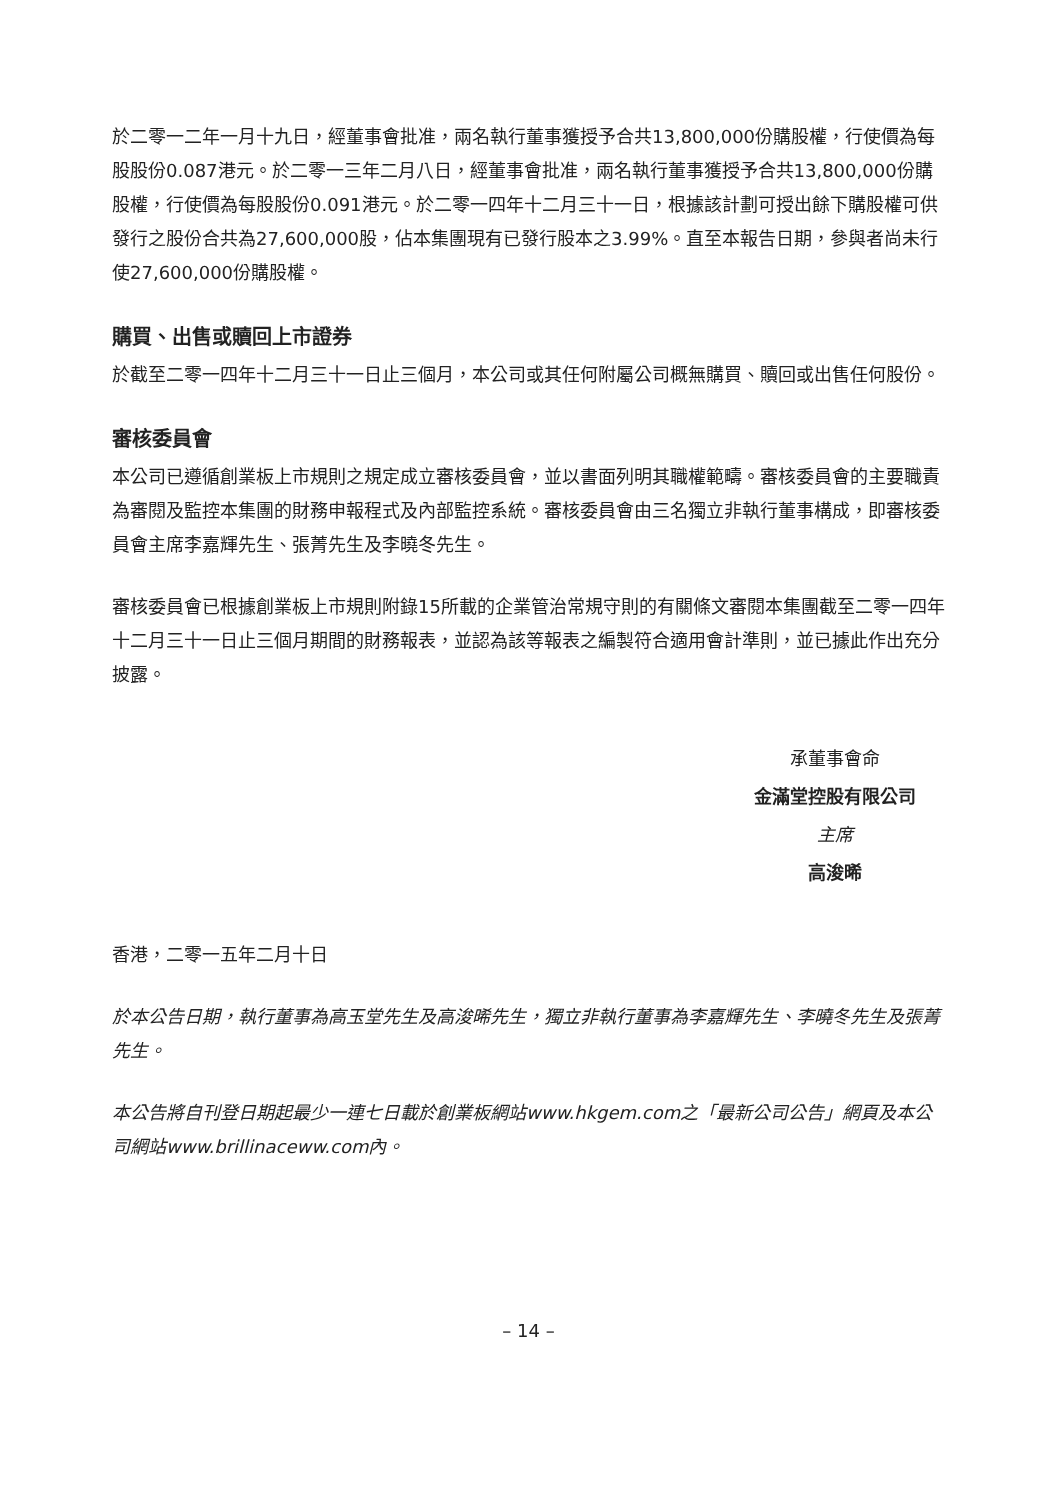於二零一二年一月十九日，經董事會批准，兩名執行董事獲授予合共13,800,000份購股權，行使價為每股股份0.087港元。於二零一三年二月八日，經董事會批准，兩名執行董事獲授予合共13,800,000份購股權，行使價為每股股份0.091港元。於二零一四年十二月三十一日，根據該計劃可授出餘下購股權可供發行之股份合共為27,600,000股，佔本集團現有已發行股本之3.99%。直至本報告日期，參與者尚未行使27,600,000份購股權。
購買、出售或贖回上市證券
於截至二零一四年十二月三十一日止三個月，本公司或其任何附屬公司概無購買、贖回或出售任何股份。
審核委員會
本公司已遵循創業板上市規則之規定成立審核委員會，並以書面列明其職權範疇。審核委員會的主要職責為審閱及監控本集團的財務申報程式及內部監控系統。審核委員會由三名獨立非執行董事構成，即審核委員會主席李嘉輝先生、張菁先生及李曉冬先生。
審核委員會已根據創業板上市規則附錄15所載的企業管治常規守則的有關條文審閱本集團截至二零一四年十二月三十一日止三個月期間的財務報表，並認為該等報表之編製符合適用會計準則，並已據此作出充分披露。
承董事會命
金滿堂控股有限公司
主席
高浚晞
香港，二零一五年二月十日
於本公告日期，執行董事為高玉堂先生及高浚晞先生，獨立非執行董事為李嘉輝先生、李曉冬先生及張菁先生。
本公告將自刊登日期起最少一連七日載於創業板網站www.hkgem.com之「最新公司公告」網頁及本公司網站www.brillinaceww.com內。
– 14 –